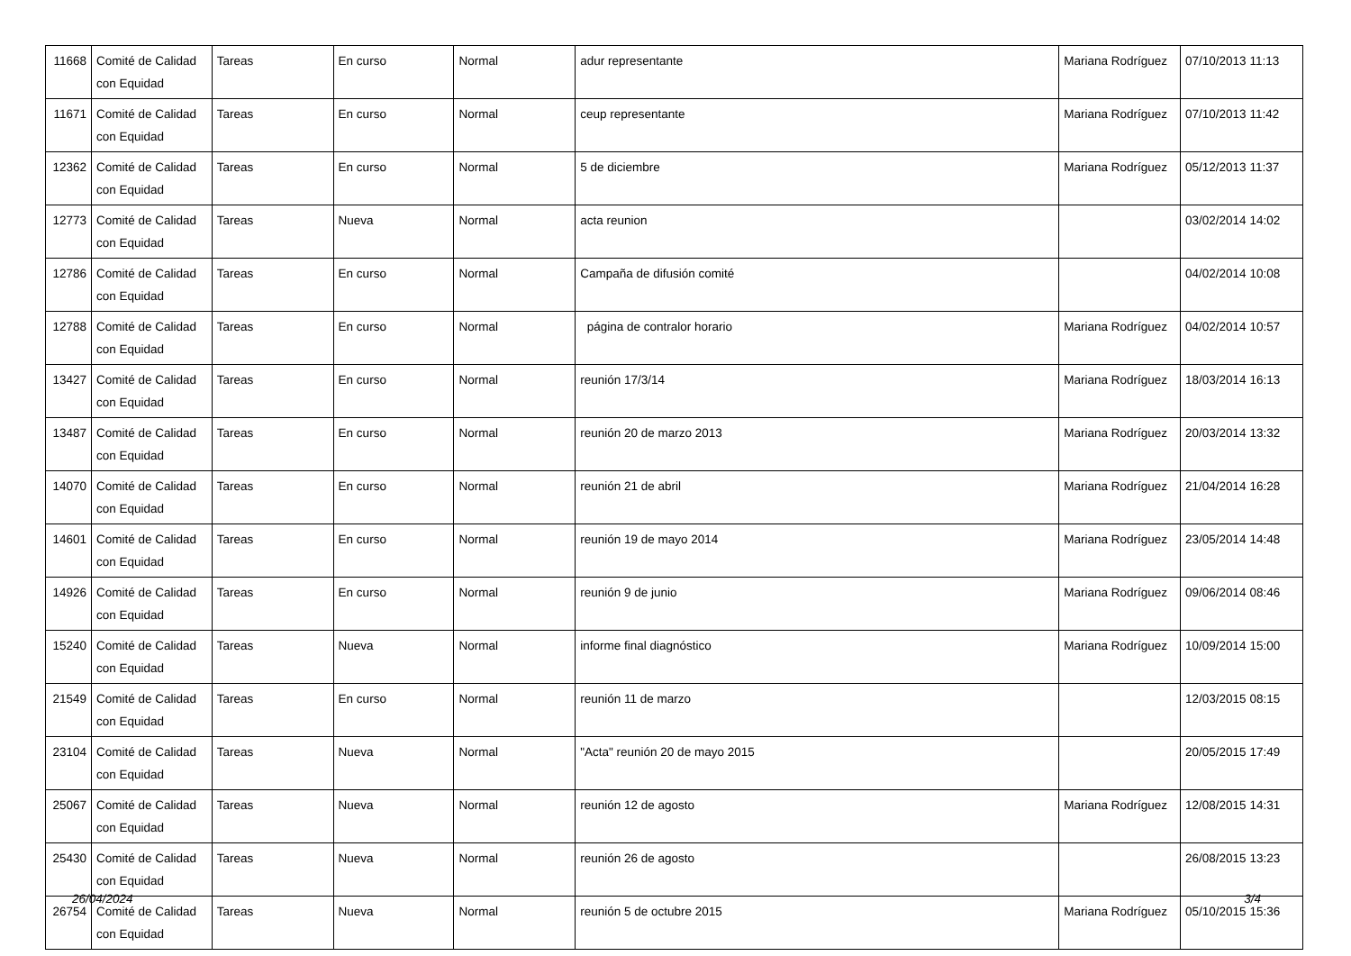| 11668 | Comité de Calidad con Equidad | Tareas | En curso | Normal | adur representante | Mariana Rodríguez | 07/10/2013 11:13 |
| 11671 | Comité de Calidad con Equidad | Tareas | En curso | Normal | ceup representante | Mariana Rodríguez | 07/10/2013 11:42 |
| 12362 | Comité de Calidad con Equidad | Tareas | En curso | Normal | 5 de diciembre | Mariana Rodríguez | 05/12/2013 11:37 |
| 12773 | Comité de Calidad con Equidad | Tareas | Nueva | Normal | acta reunion | | 03/02/2014 14:02 |
| 12786 | Comité de Calidad con Equidad | Tareas | En curso | Normal | Campaña de difusión comité | | 04/02/2014 10:08 |
| 12788 | Comité de Calidad con Equidad | Tareas | En curso | Normal | página de contralor horario | Mariana Rodríguez | 04/02/2014 10:57 |
| 13427 | Comité de Calidad con Equidad | Tareas | En curso | Normal | reunión 17/3/14 | Mariana Rodríguez | 18/03/2014 16:13 |
| 13487 | Comité de Calidad con Equidad | Tareas | En curso | Normal | reunión 20 de marzo 2013 | Mariana Rodríguez | 20/03/2014 13:32 |
| 14070 | Comité de Calidad con Equidad | Tareas | En curso | Normal | reunión 21 de abril | Mariana Rodríguez | 21/04/2014 16:28 |
| 14601 | Comité de Calidad con Equidad | Tareas | En curso | Normal | reunión 19 de mayo 2014 | Mariana Rodríguez | 23/05/2014 14:48 |
| 14926 | Comité de Calidad con Equidad | Tareas | En curso | Normal | reunión 9 de junio | Mariana Rodríguez | 09/06/2014 08:46 |
| 15240 | Comité de Calidad con Equidad | Tareas | Nueva | Normal | informe final diagnóstico | Mariana Rodríguez | 10/09/2014 15:00 |
| 21549 | Comité de Calidad con Equidad | Tareas | En curso | Normal | reunión 11 de marzo | | 12/03/2015 08:15 |
| 23104 | Comité de Calidad con Equidad | Tareas | Nueva | Normal | "Acta" reunión 20 de mayo 2015 | | 20/05/2015 17:49 |
| 25067 | Comité de Calidad con Equidad | Tareas | Nueva | Normal | reunión 12 de agosto | Mariana Rodríguez | 12/08/2015 14:31 |
| 25430 | Comité de Calidad con Equidad | Tareas | Nueva | Normal | reunión 26 de agosto | | 26/08/2015 13:23 |
| 26754 | Comité de Calidad con Equidad | Tareas | Nueva | Normal | reunión 5 de octubre 2015 | Mariana Rodríguez | 05/10/2015 15:36 |
26/04/2024 3/4